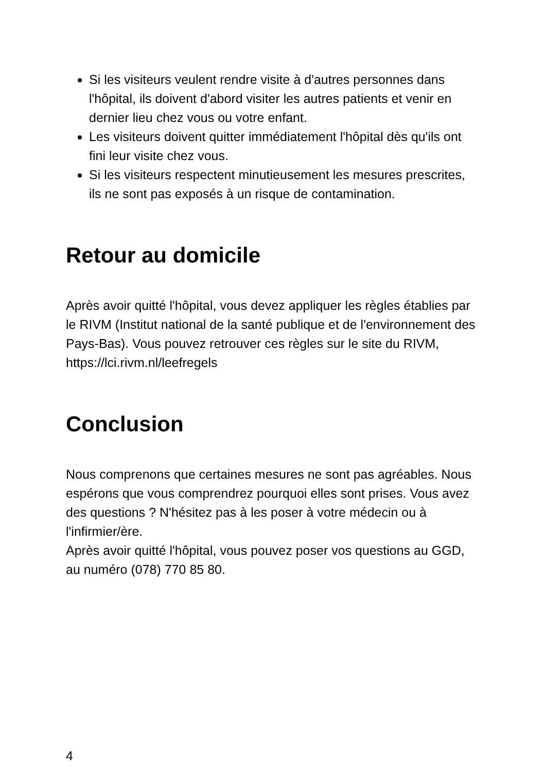Si les visiteurs veulent rendre visite à d'autres personnes dans l'hôpital, ils doivent d'abord visiter les autres patients et venir en dernier lieu chez vous ou votre enfant.
Les visiteurs doivent quitter immédiatement l'hôpital dès qu'ils ont fini leur visite chez vous.
Si les visiteurs respectent minutieusement les mesures prescrites, ils ne sont pas exposés à un risque de contamination.
Retour au domicile
Après avoir quitté l'hôpital, vous devez appliquer les règles établies par le RIVM (Institut national de la santé publique et de l'environnement des Pays-Bas). Vous pouvez retrouver ces règles sur le site du RIVM, https://lci.rivm.nl/leefregels
Conclusion
Nous comprenons que certaines mesures ne sont pas agréables. Nous espérons que vous comprendrez pourquoi elles sont prises. Vous avez des questions ? N'hésitez pas à les poser à votre médecin ou à l'infirmier/ère.
Après avoir quitté l'hôpital, vous pouvez poser vos questions au GGD, au numéro (078) 770 85 80.
4